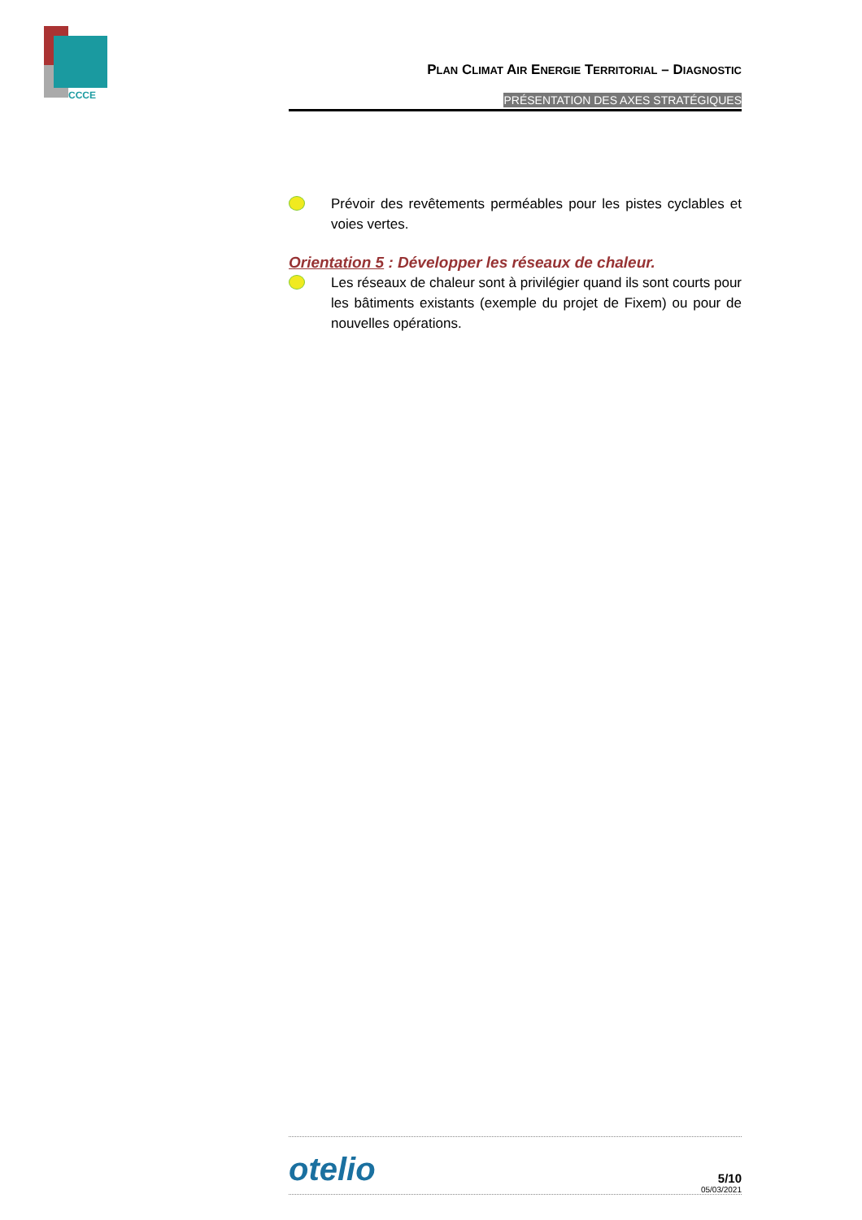CCCE
PLAN CLIMAT AIR ENERGIE TERRITORIAL – DIAGNOSTIC
PRÉSENTATION DES AXES STRATÉGIQUES
Prévoir des revêtements perméables pour les pistes cyclables et voies vertes.
Orientation 5 : Développer les réseaux de chaleur.
Les réseaux de chaleur sont à privilégier quand ils sont courts pour les bâtiments existants (exemple du projet de Fixem) ou pour de nouvelles opérations.
otelio
5/10
05/03/2021